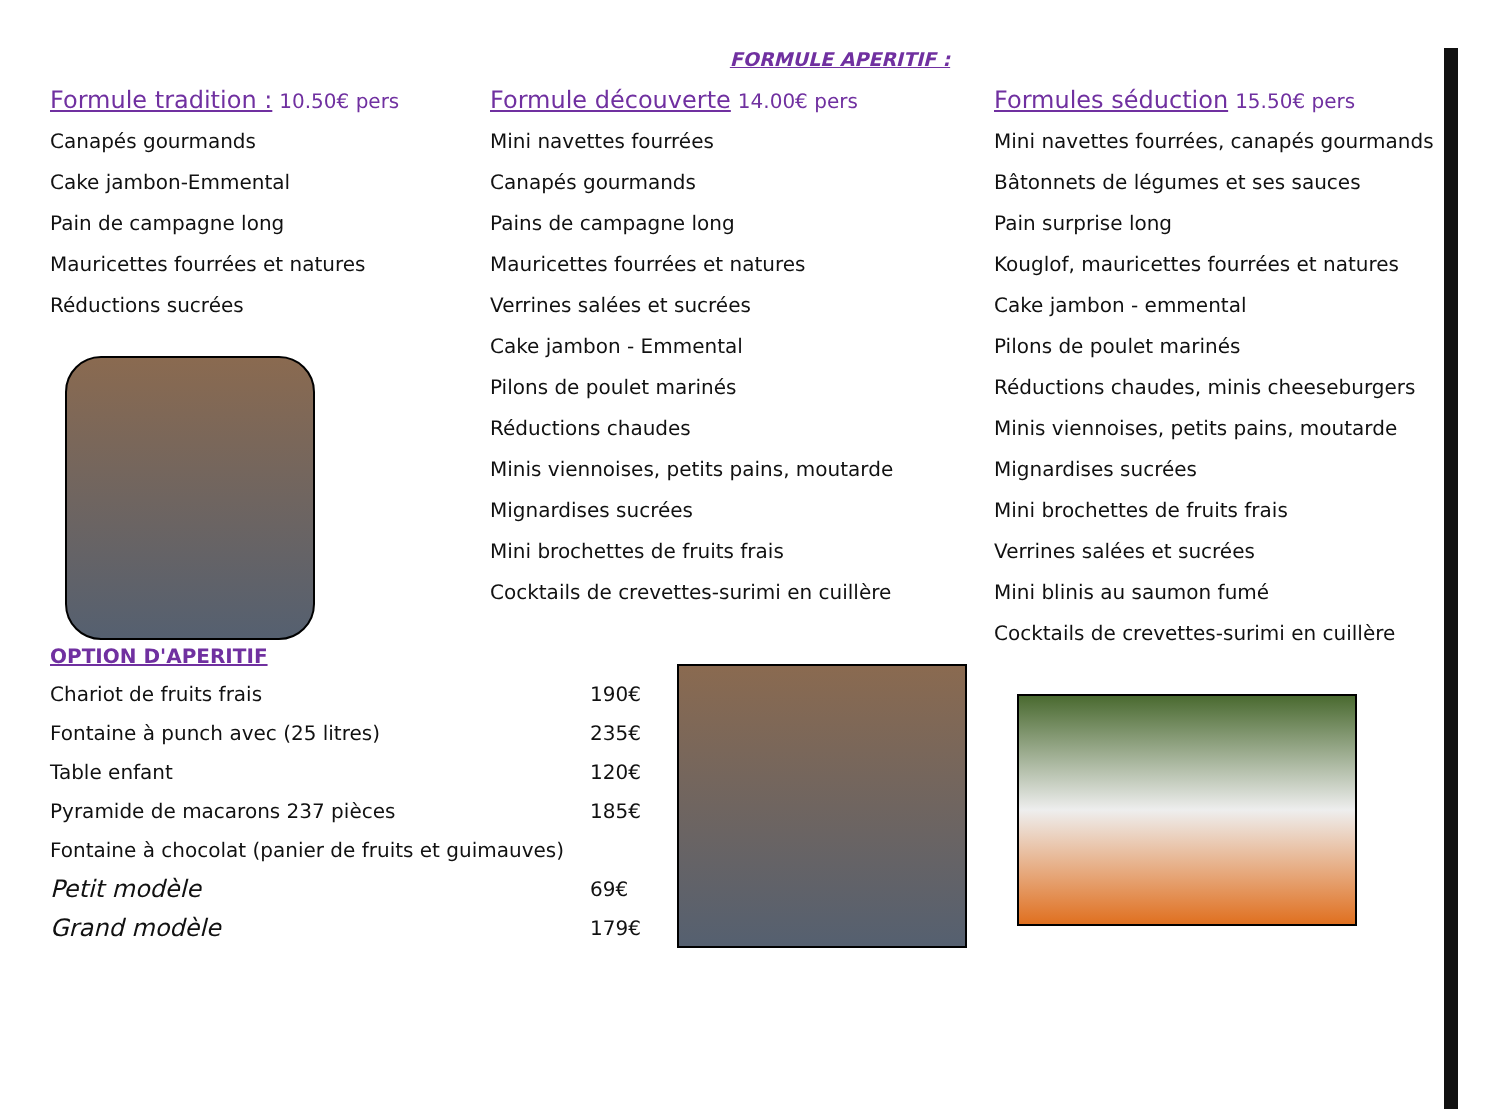FORMULE APERITIF :
Formule tradition : 10.50€ pers
Canapés gourmands
Cake jambon-Emmental
Pain de campagne long
Mauricettes fourrées et natures
Réductions sucrées
Formule découverte 14.00€ pers
Mini navettes fourrées
Canapés gourmands
Pains de campagne long
Mauricettes fourrées et natures
Verrines salées et sucrées
Cake jambon - Emmental
Pilons de poulet marinés
Réductions chaudes
Minis viennoises, petits pains, moutarde
Mignardises sucrées
Mini brochettes de fruits frais
Cocktails de crevettes-surimi en cuillère
Formules séduction 15.50€ pers
Mini navettes fourrées, canapés gourmands
Bâtonnets de légumes et ses sauces
Pain surprise long
Kouglof, mauricettes fourrées et natures
Cake jambon - emmental
Pilons de poulet marinés
Réductions chaudes, minis cheeseburgers
Minis viennoises, petits pains, moutarde
Mignardises sucrées
Mini brochettes de fruits frais
Verrines salées et sucrées
Mini blinis au saumon fumé
Cocktails de crevettes-surimi en cuillère
OPTION D'APERITIF
| Chariot de fruits frais | 190€ |
| Fontaine à punch avec (25 litres) | 235€ |
| Table enfant | 120€ |
| Pyramide de macarons 237 pièces | 185€ |
| Fontaine à chocolat (panier de fruits et guimauves) | |
| Petit modèle | 69€ |
| Grand modèle | 179€ |